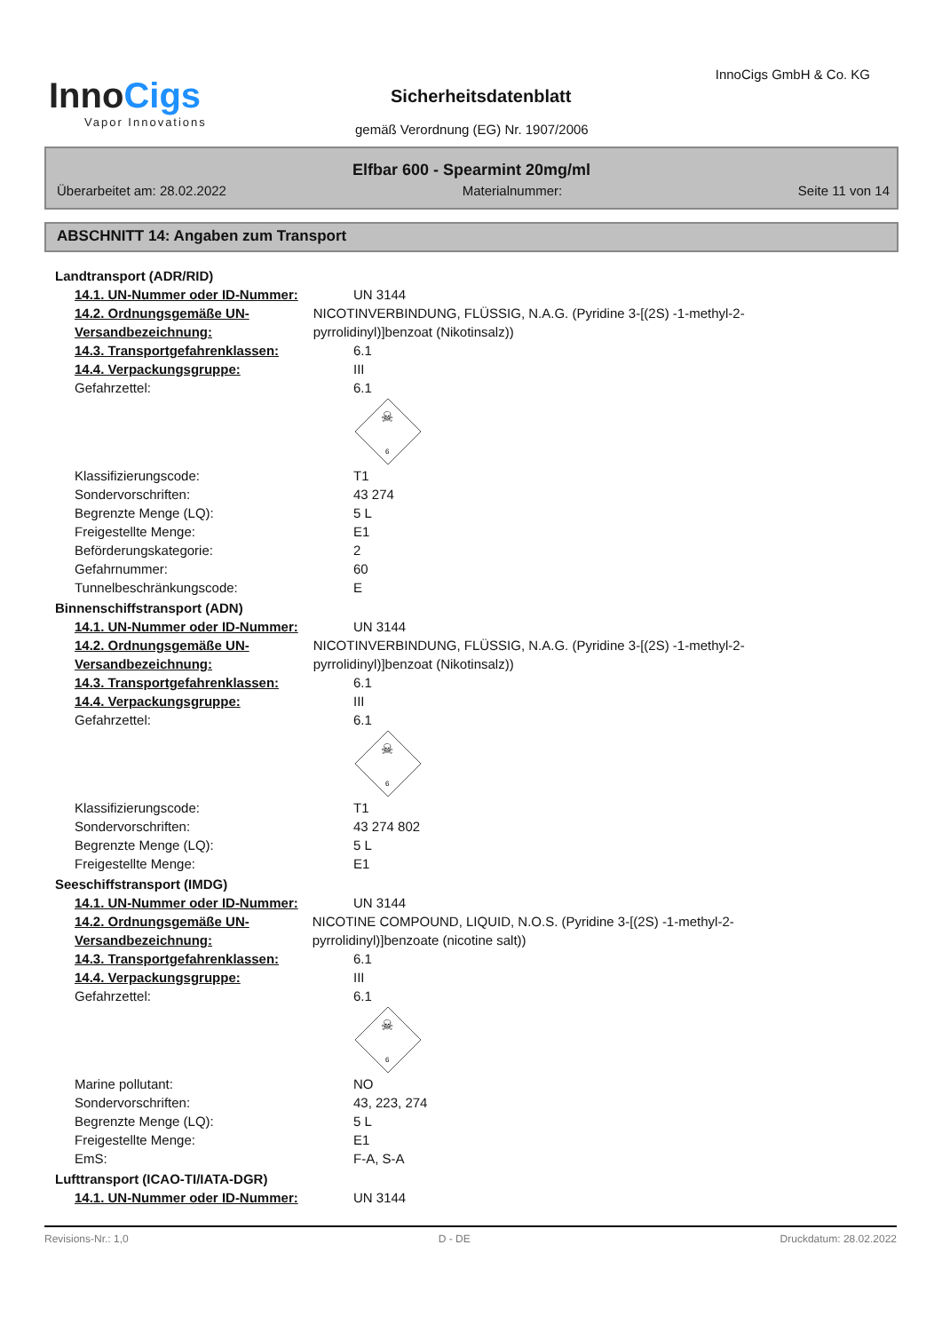InnoCigs
Vapor Innovations
InnoCigs GmbH & Co. KG
Sicherheitsdatenblatt
gemäß Verordnung (EG) Nr. 1907/2006
Elfbar 600 - Spearmint 20mg/ml
Überarbeitet am: 28.02.2022 Materialnummer: Seite 11 von 14
ABSCHNITT 14: Angaben zum Transport
Landtransport (ADR/RID)
14.1. UN-Nummer oder ID-Nummer: UN 3144
14.2. Ordnungsgemäße UN-Versandbezeichnung:
NICOTINVERBINDUNG, FLÜSSIG, N.A.G. (Pyridine 3-[(2S) -1-methyl-2-pyrrolidinyl)]benzoat (Nikotinsalz))
14.3. Transportgefahrenklassen: 6.1
14.4. Verpackungsgruppe: III
Gefahrzettel: 6.1
☠
6
Klassifizierungscode: T1
Sondervorschriften: 43 274
Begrenzte Menge (LQ): 5 L
Freigestellte Menge: E1
Beförderungskategorie: 2
Gefahrnummer: 60
Tunnelbeschränkungscode: E
Binnenschiffstransport (ADN)
14.1. UN-Nummer oder ID-Nummer: UN 3144
14.2. Ordnungsgemäße UN-Versandbezeichnung:
NICOTINVERBINDUNG, FLÜSSIG, N.A.G. (Pyridine 3-[(2S) -1-methyl-2-pyrrolidinyl)]benzoat (Nikotinsalz))
14.3. Transportgefahrenklassen: 6.1
14.4. Verpackungsgruppe: III
Gefahrzettel: 6.1
☠
6
Klassifizierungscode: T1
Sondervorschriften: 43 274 802
Begrenzte Menge (LQ): 5 L
Freigestellte Menge: E1
Seeschiffstransport (IMDG)
14.1. UN-Nummer oder ID-Nummer: UN 3144
14.2. Ordnungsgemäße UN-Versandbezeichnung:
NICOTINE COMPOUND, LIQUID, N.O.S. (Pyridine 3-[(2S) -1-methyl-2-pyrrolidinyl)]benzoate (nicotine salt))
14.3. Transportgefahrenklassen: 6.1
14.4. Verpackungsgruppe: III
Gefahrzettel: 6.1
☠
6
Marine pollutant: NO
Sondervorschriften: 43, 223, 274
Begrenzte Menge (LQ): 5 L
Freigestellte Menge: E1
EmS: F-A, S-A
Lufttransport (ICAO-TI/IATA-DGR)
14.1. UN-Nummer oder ID-Nummer: UN 3144
Revisions-Nr.: 1,0 D - DE Druckdatum: 28.02.2022